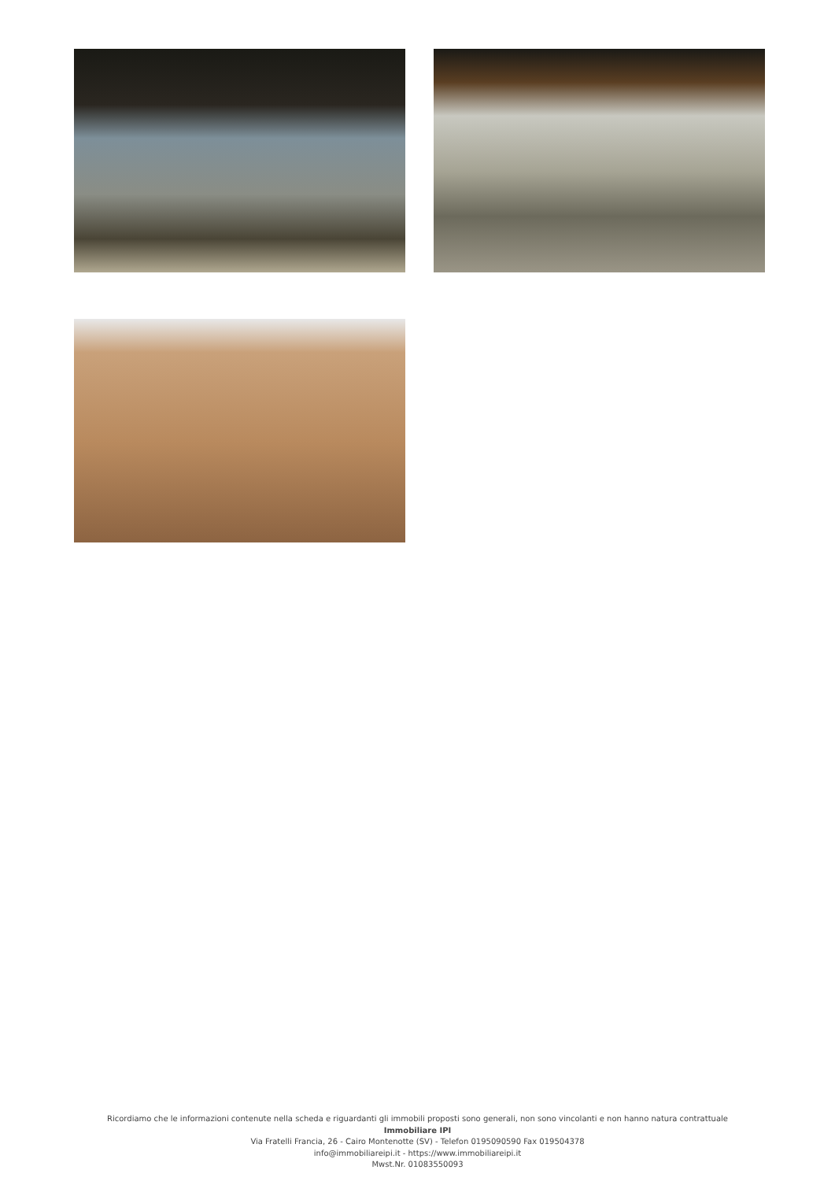Ricordiamo che le informazioni contenute nella scheda e riguardanti gli immobili proposti sono generali, non sono vincolanti e non hanno natura contrattuale
Immobiliare IPI
Via Fratelli Francia, 26 - Cairo Montenotte (SV) - Telefon 0195090590 Fax 019504378
info@immobiliareipi.it - https://www.immobiliareipi.it
Mwst.Nr. 01083550093